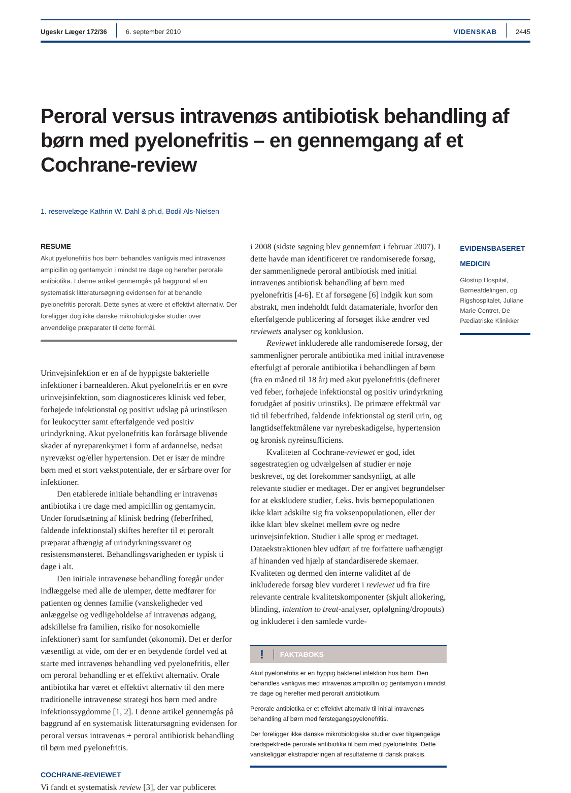Ugeskr Læger 172/36 6. september 2010 VIDENSKAB 2445
Peroral versus intravenøs antibiotisk behandling af børn med pyelonefritis – en gennemgang af et Cochrane-review
1. reservelæge Kathrin W. Dahl & ph.d. Bodil Als-Nielsen
RESUME
Akut pyelonefritis hos børn behandles vanligvis med intravenøs ampicillin og gentamycin i mindst tre dage og herefter perorale antibiotika. I denne artikel gennemgås på baggrund af en systematisk litteratursøgning evidensen for at behandle pyelonefritis peroralt. Dette synes at være et effektivt alternativ. Der foreligger dog ikke danske mikrobiologiske studier over anvendelige præparater til dette formål.
Urinvejsinfektion er en af de hyppigste bakterielle infektioner i barnealderen. Akut pyelonefritis er en øvre urinvejsinfektion, som diagnosticeres klinisk ved feber, forhøjede infektionstal og positivt udslag på urinstiksen for leukocytter samt efterfølgende ved positiv urindyrkning. Akut pyelonefritis kan forårsage blivende skader af nyreparenkymet i form af ardannelse, nedsat nyrevækst og/eller hypertension. Det er især de mindre børn med et stort vækstpotentiale, der er sårbare over for infektioner.
Den etablerede initiale behandling er intravenøs antibiotika i tre dage med ampicillin og gentamycin. Under forudsætning af klinisk bedring (feberfrihed, faldende infektionstal) skiftes herefter til et peroralt præparat afhængig af urindyrkningssvaret og resistensmønsteret. Behandlingsvarigheden er typisk ti dage i alt.
Den initiale intravenøse behandling foregår under indlæggelse med alle de ulemper, dette medfører for patienten og dennes familie (vanskeligheder ved anlæggelse og vedligeholdelse af intravenøs adgang, adskillelse fra familien, risiko for nosokomielle infektioner) samt for samfundet (økonomi). Det er derfor væsentligt at vide, om der er en betydende fordel ved at starte med intravenøs behandling ved pyelonefritis, eller om peroral behandling er et effektivt alternativ. Orale antibiotika har været et effektivt alternativ til den mere traditionelle intravenøse strategi hos børn med andre infektionssygdomme [1, 2]. I denne artikel gennemgås på baggrund af en systematisk litteratursøgning evidensen for peroral versus intravenøs + peroral antibiotisk behandling til børn med pyelonefritis.
COCHRANE-REVIEWET
Vi fandt et systematisk review [3], der var publiceret
i 2008 (sidste søgning blev gennemført i februar 2007). I dette havde man identificeret tre randomiserede forsøg, der sammenlignede peroral antibiotisk med initial intravenøs antibiotisk behandling af børn med pyelonefritis [4-6]. Et af forsøgene [6] indgik kun som abstrakt, men indeholdt fuldt datamateriale, hvorfor den efterfølgende publicering af forsøget ikke ændrer ved reviewets analyser og konklusion.
Reviewet inkluderede alle randomiserede forsøg, der sammenligner perorale antibiotika med initial intravenøse efterfulgt af perorale antibiotika i behandlingen af børn (fra en måned til 18 år) med akut pyelonefritis (defineret ved feber, forhøjede infektionstal og positiv urindyrkning forudgået af positiv urinstiks). De primære effektmål var tid til feberfrihed, faldende infektionstal og steril urin, og langtidseffektmålene var nyrebeskadigelse, hypertension og kronisk nyreinsufficiens.
Kvaliteten af Cochrane-reviewet er god, idet søgestrategien og udvælgelsen af studier er nøje beskrevet, og det forekommer sandsynligt, at alle relevante studier er medtaget. Der er angivet begrundelser for at ekskludere studier, f.eks. hvis børnepopulationen ikke klart adskilte sig fra voksenpopulationen, eller der ikke klart blev skelnet mellem øvre og nedre urinvejsinfektion. Studier i alle sprog er medtaget. Dataekstraktionen blev udført af tre forfattere uafhængigt af hinanden ved hjælp af standardiserede skemaer. Kvaliteten og dermed den interne validitet af de inkluderede forsøg blev vurderet i reviewet ud fra fire relevante centrale kvalitetskomponenter (skjult allokering, blinding, intention to treat-analyser, opfølgning/dropouts) og inkluderet i den samlede vurde-
! FAKTABOKS
Akut pyelonefritis er en hyppig bakteriel infektion hos børn. Den behandles vanligvis med intravenøs ampicillin og gentamycin i mindst tre dage og herefter med peroralt antibiotikum.
Perorale antibiotika er et effektivt alternativ til initial intravenøs behandling af børn med førstegangspyelonefritis.
Der foreligger ikke danske mikrobiologiske studier over tilgængelige bredspektrede perorale antibiotika til børn med pyelonefritis. Dette vanskeliggør ekstrapoleringen af resultaterne til dansk praksis.
EVIDENSBASERET
MEDICIN
Glostup Hospital, Børneafdelingen, og Rigshospitalet, Juliane Marie Centret, De Pædiatriske Klinikker